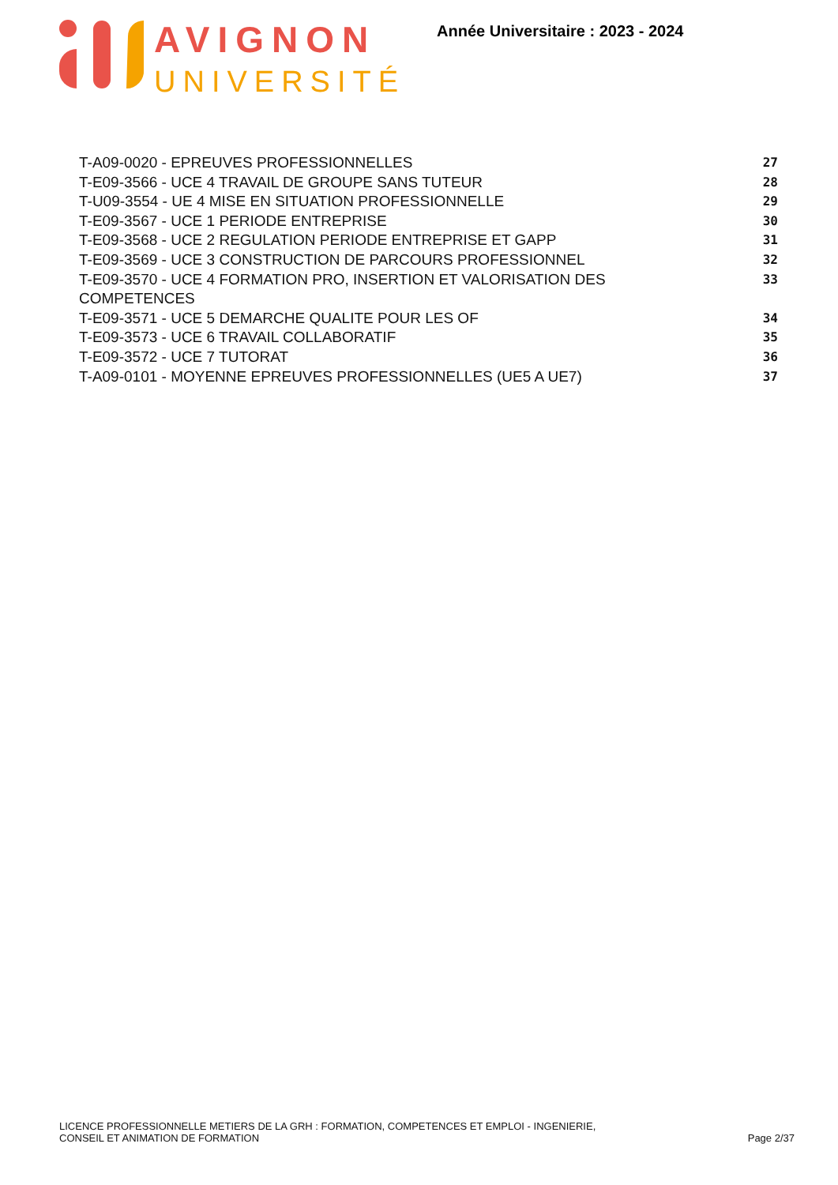AVIGNON
UNIVERSITÉ
Année Universitaire : 2023 - 2024
T-A09-0020 - EPREUVES PROFESSIONNELLES 27
T-E09-3566 - UCE 4 TRAVAIL DE GROUPE SANS TUTEUR 28
T-U09-3554 - UE 4 MISE EN SITUATION PROFESSIONNELLE 29
T-E09-3567 - UCE 1 PERIODE ENTREPRISE 30
T-E09-3568 - UCE 2 REGULATION PERIODE ENTREPRISE ET GAPP 31
T-E09-3569 - UCE 3 CONSTRUCTION DE PARCOURS PROFESSIONNEL 32
T-E09-3570 - UCE 4 FORMATION PRO, INSERTION ET VALORISATION DES COMPETENCES 33
T-E09-3571 - UCE 5 DEMARCHE QUALITE POUR LES OF 34
T-E09-3573 - UCE 6 TRAVAIL COLLABORATIF 35
T-E09-3572 - UCE 7 TUTORAT 36
T-A09-0101 - MOYENNE EPREUVES PROFESSIONNELLES (UE5 A UE7) 37
LICENCE PROFESSIONNELLE METIERS DE LA GRH : FORMATION, COMPETENCES ET EMPLOI - INGENIERIE,
CONSEIL ET ANIMATION DE FORMATION
Page 2/37